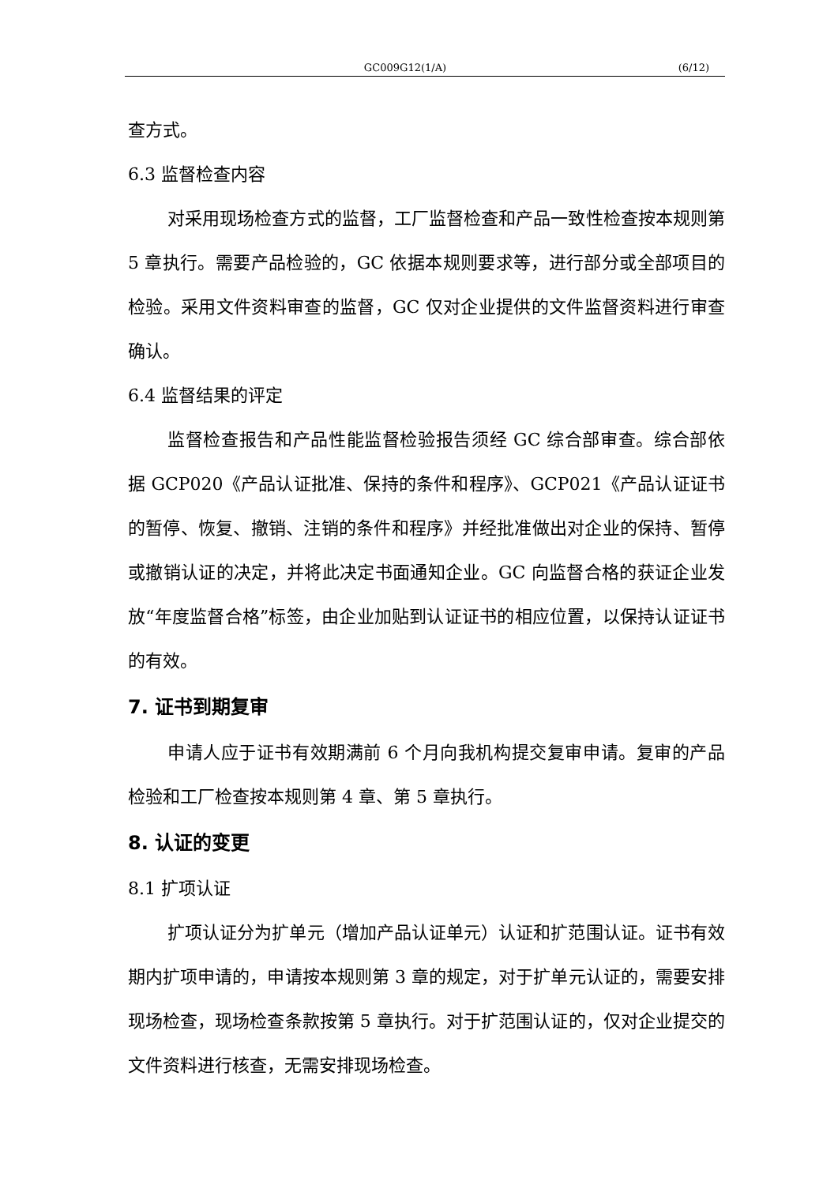GC009G12(1/A) (6/12)
查方式。
6.3 监督检查内容
对采用现场检查方式的监督，工厂监督检查和产品一致性检查按本规则第 5 章执行。需要产品检验的，GC 依据本规则要求等，进行部分或全部项目的检验。采用文件资料审查的监督，GC 仅对企业提供的文件监督资料进行审查确认。
6.4 监督结果的评定
监督检查报告和产品性能监督检验报告须经 GC 综合部审查。综合部依据 GCP020《产品认证批准、保持的条件和程序》、GCP021《产品认证证书的暂停、恢复、撤销、注销的条件和程序》并经批准做出对企业的保持、暂停或撤销认证的决定，并将此决定书面通知企业。GC 向监督合格的获证企业发放“年度监督合格”标签，由企业加贴到认证证书的相应位置，以保持认证证书的有效。
7. 证书到期复审
申请人应于证书有效期满前 6 个月向我机构提交复审申请。复审的产品检验和工厂检查按本规则第 4 章、第 5 章执行。
8. 认证的变更
8.1 扩项认证
扩项认证分为扩单元（增加产品认证单元）认证和扩范围认证。证书有效期内扩项申请的，申请按本规则第 3 章的规定，对于扩单元认证的，需要安排现场检查，现场检查条款按第 5 章执行。对于扩范围认证的，仅对企业提交的文件资料进行核查，无需安排现场检查。